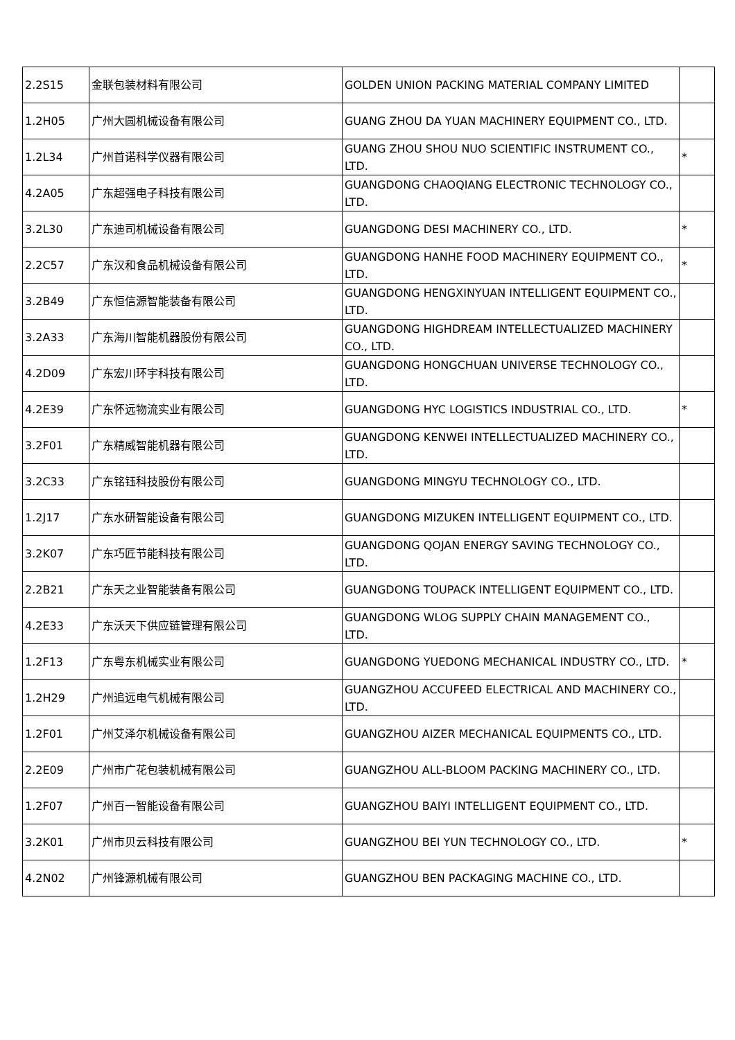| 2.2S15 | 金联包装材料有限公司 | GOLDEN UNION PACKING MATERIAL COMPANY LIMITED | |
| 1.2H05 | 广州大圆机械设备有限公司 | GUANG ZHOU DA YUAN MACHINERY EQUIPMENT CO., LTD. | |
| 1.2L34 | 广州首诺科学仪器有限公司 | GUANG ZHOU SHOU NUO SCIENTIFIC INSTRUMENT CO., LTD. | * |
| 4.2A05 | 广东超强电子科技有限公司 | GUANGDONG CHAOQIANG ELECTRONIC TECHNOLOGY CO., LTD. | |
| 3.2L30 | 广东迪司机械设备有限公司 | GUANGDONG DESI MACHINERY CO., LTD. | * |
| 2.2C57 | 广东汉和食品机械设备有限公司 | GUANGDONG HANHE FOOD MACHINERY EQUIPMENT CO., LTD. | * |
| 3.2B49 | 广东恒信源智能装备有限公司 | GUANGDONG HENGXINYUAN INTELLIGENT EQUIPMENT CO., LTD. | |
| 3.2A33 | 广东海川智能机器股份有限公司 | GUANGDONG HIGHDREAM INTELLECTUALIZED MACHINERY CO., LTD. | |
| 4.2D09 | 广东宏川环宇科技有限公司 | GUANGDONG HONGCHUAN UNIVERSE TECHNOLOGY CO., LTD. | |
| 4.2E39 | 广东怀远物流实业有限公司 | GUANGDONG HYC LOGISTICS INDUSTRIAL CO., LTD. | * |
| 3.2F01 | 广东精威智能机器有限公司 | GUANGDONG KENWEI INTELLECTUALIZED MACHINERY CO., LTD. | |
| 3.2C33 | 广东铭钰科技股份有限公司 | GUANGDONG MINGYU TECHNOLOGY CO., LTD. | |
| 1.2J17 | 广东水研智能设备有限公司 | GUANGDONG MIZUKEN INTELLIGENT EQUIPMENT CO., LTD. | |
| 3.2K07 | 广东巧匠节能科技有限公司 | GUANGDONG QOJAN ENERGY SAVING TECHNOLOGY CO., LTD. | |
| 2.2B21 | 广东天之业智能装备有限公司 | GUANGDONG TOUPACK INTELLIGENT EQUIPMENT CO., LTD. | |
| 4.2E33 | 广东沃天下供应链管理有限公司 | GUANGDONG WLOG SUPPLY CHAIN MANAGEMENT CO., LTD. | |
| 1.2F13 | 广东粤东机械实业有限公司 | GUANGDONG YUEDONG MECHANICAL INDUSTRY CO., LTD. | * |
| 1.2H29 | 广州追远电气机械有限公司 | GUANGZHOU ACCUFEED ELECTRICAL AND MACHINERY CO., LTD. | |
| 1.2F01 | 广州艾泽尔机械设备有限公司 | GUANGZHOU AIZER MECHANICAL EQUIPMENTS CO., LTD. | |
| 2.2E09 | 广州市广花包装机械有限公司 | GUANGZHOU ALL-BLOOM PACKING MACHINERY CO., LTD. | |
| 1.2F07 | 广州百一智能设备有限公司 | GUANGZHOU BAIYI INTELLIGENT EQUIPMENT CO., LTD. | |
| 3.2K01 | 广州市贝云科技有限公司 | GUANGZHOU BEI YUN TECHNOLOGY CO., LTD. | * |
| 4.2N02 | 广州锋源机械有限公司 | GUANGZHOU BEN PACKAGING MACHINE CO., LTD. | |